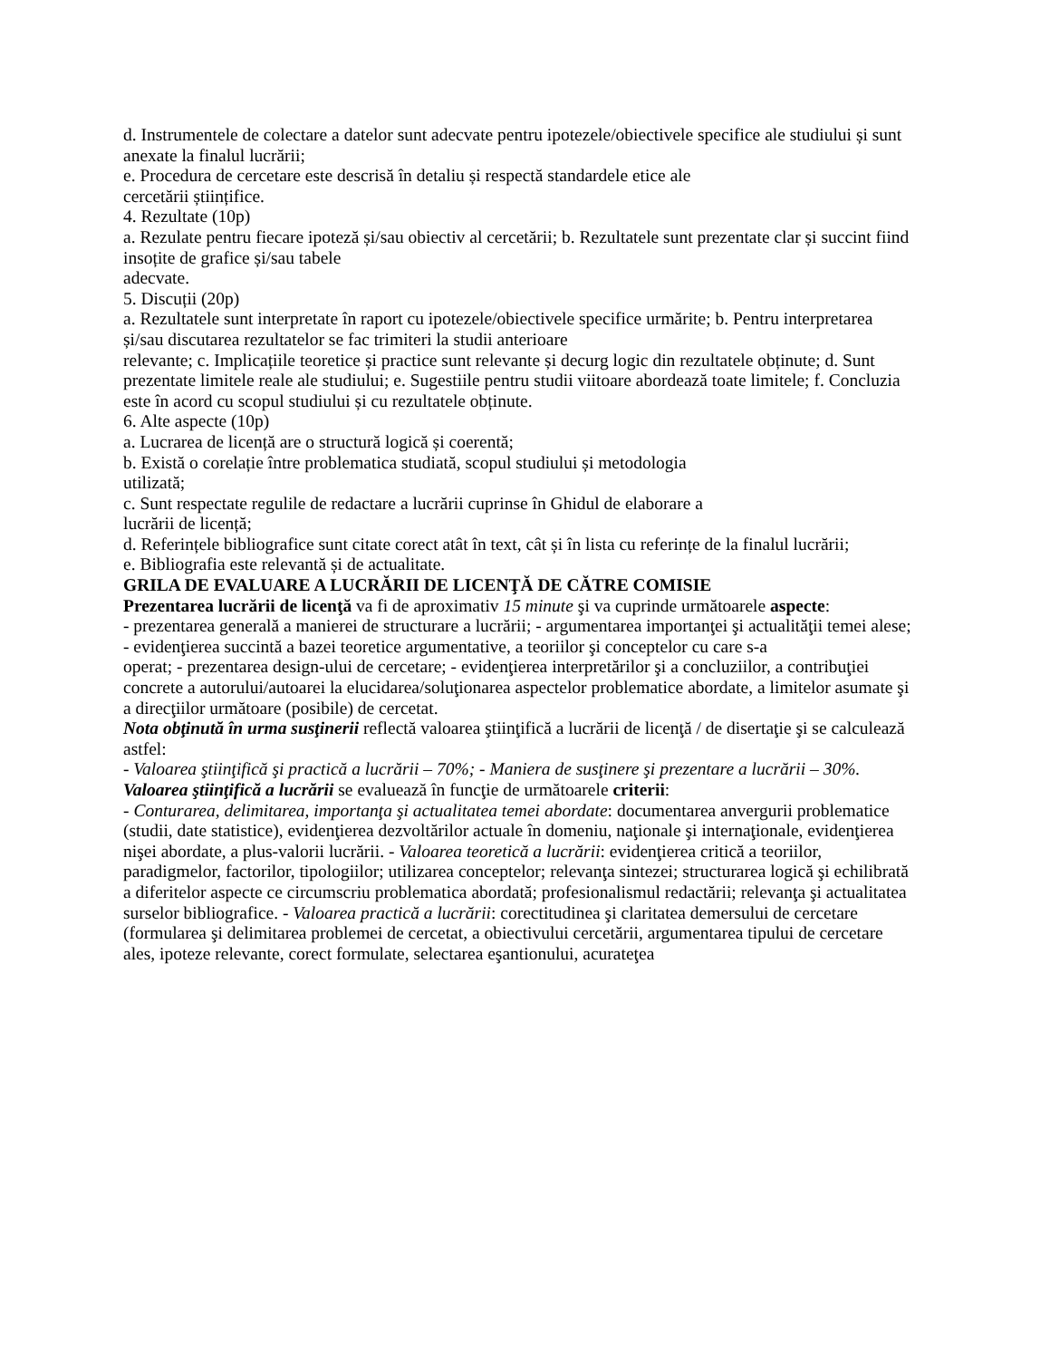d. Instrumentele de colectare a datelor sunt adecvate pentru ipotezele/obiectivele specifice ale studiului și sunt anexate la finalul lucrării;
e. Procedura de cercetare este descrisă în detaliu și respectă standardele etice ale
cercetării științifice.
4. Rezultate (10p)
a. Rezulate pentru fiecare ipoteză și/sau obiectiv al cercetării; b. Rezultatele sunt prezentate clar și succint fiind insoțite de grafice și/sau tabele
adecvate.
5. Discuții (20p)
a. Rezultatele sunt interpretate în raport cu ipotezele/obiectivele specifice urmărite; b. Pentru interpretarea și/sau discutarea rezultatelor se fac trimiteri la studii anterioare
relevante; c. Implicațiile teoretice și practice sunt relevante și decurg logic din rezultatele obținute; d. Sunt prezentate limitele reale ale studiului; e. Sugestiile pentru studii viitoare abordează toate limitele; f. Concluzia este în acord cu scopul studiului și cu rezultatele obținute.
6. Alte aspecte (10p)
a. Lucrarea de licență are o structură logică și coerentă;
b. Există o corelație între problematica studiată, scopul studiului și metodologia
utilizată;
c. Sunt respectate regulile de redactare a lucrării cuprinse în Ghidul de elaborare a
lucrării de licență;
d. Referințele bibliografice sunt citate corect atât în text, cât și în lista cu referințe de la finalul lucrării;
e. Bibliografia este relevantă și de actualitate.
GRILA DE EVALUARE A LUCRĂRII DE LICENŢĂ DE CĂTRE COMISIE
Prezentarea lucrării de licenţă va fi de aproximativ 15 minute şi va cuprinde următoarele aspecte:
- prezentarea generală a manierei de structurare a lucrării; - argumentarea importanţei şi actualităţii temei alese; - evidenţierea succintă a bazei teoretice argumentative, a teoriilor şi conceptelor cu care s-a
operat; - prezentarea design-ului de cercetare; - evidenţierea interpretărilor şi a concluziilor, a contribuţiei concrete a autorului/autoarei la elucidarea/soluţionarea aspectelor problematice abordate, a limitelor asumate şi a direcţiilor următoare (posibile) de cercetat.
Nota obţinută în urma susţinerii reflectă valoarea ştiinţifică a lucrării de licenţă / de disertaţie şi se calculează astfel:
- Valoarea ştiinţifică şi practică a lucrării – 70%; - Maniera de susţinere şi prezentare a lucrării – 30%.
Valoarea ştiinţifică a lucrării se evaluează în funcţie de următoarele criterii:
- Conturarea, delimitarea, importanţa şi actualitatea temei abordate: documentarea anvergurii problematice (studii, date statistice), evidenţierea dezvoltărilor actuale în domeniu, naţionale şi internaţionale, evidenţierea nişei abordate, a plus-valorii lucrării. - Valoarea teoretică a lucrării: evidenţierea critică a teoriilor, paradigmelor, factorilor, tipologiilor; utilizarea conceptelor; relevanţa sintezei; structurarea logică şi echilibrată a diferitelor aspecte ce circumscriu problematica abordată; profesionalismul redactării; relevanţa şi actualitatea surselor bibliografice. - Valoarea practică a lucrării: corectitudinea şi claritatea demersului de cercetare (formularea şi delimitarea problemei de cercetat, a obiectivului cercetării, argumentarea tipului de cercetare ales, ipoteze relevante, corect formulate, selectarea eşantionului, acurateţea